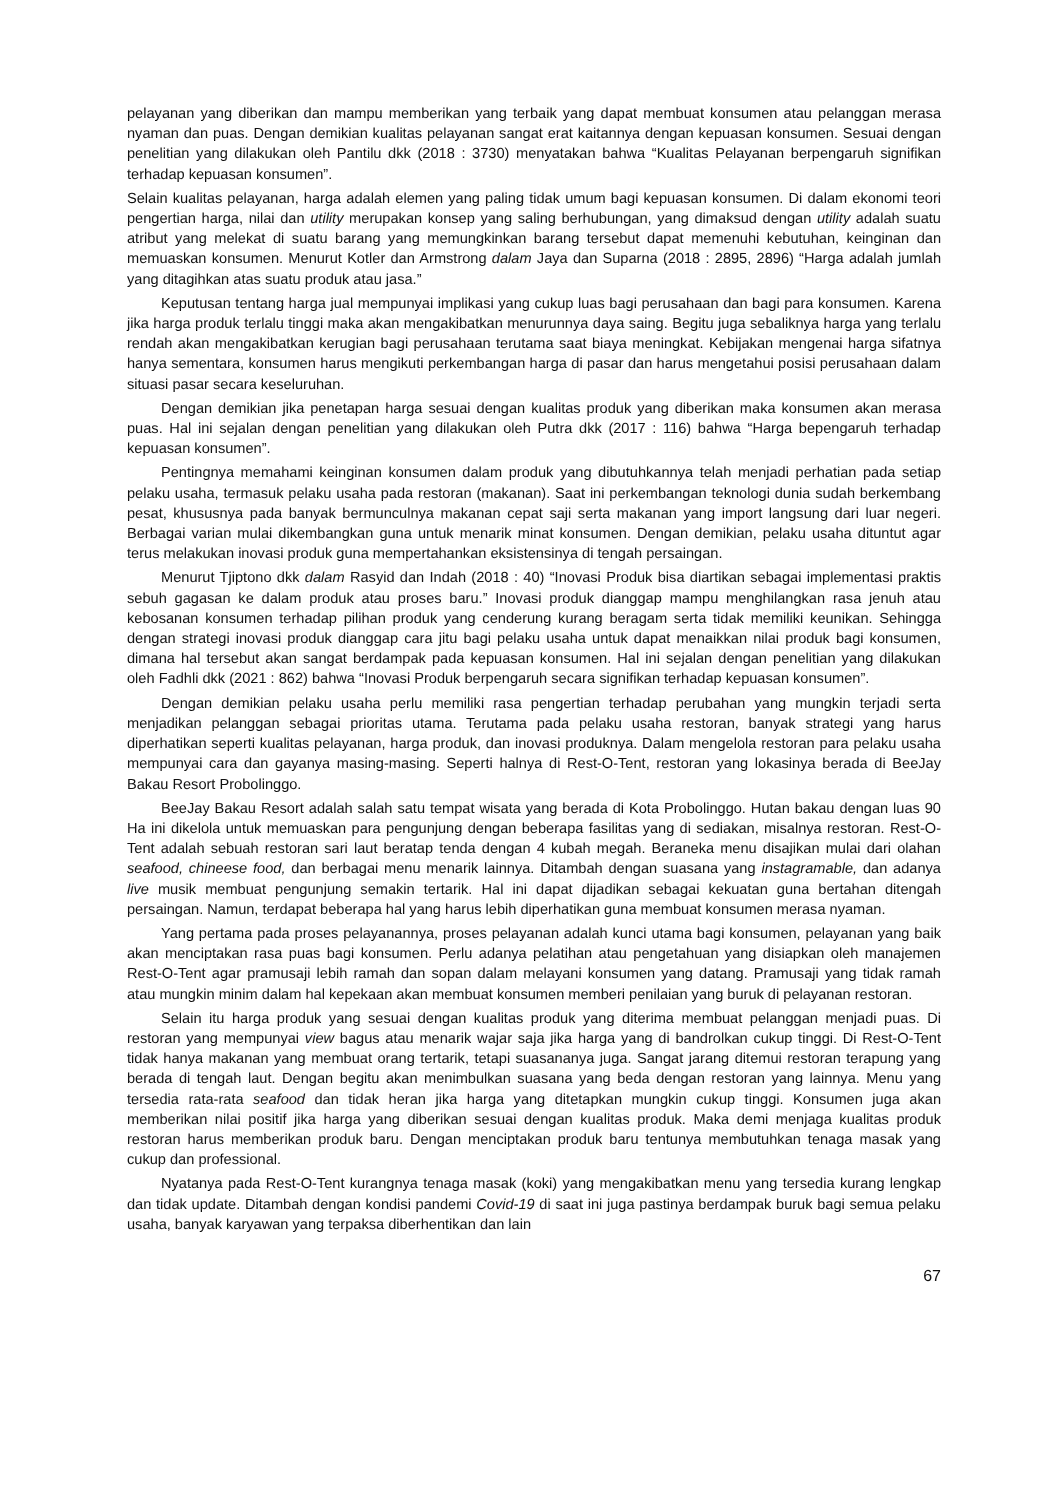pelayanan yang diberikan dan mampu memberikan yang terbaik yang dapat membuat konsumen atau pelanggan merasa nyaman dan puas. Dengan demikian kualitas pelayanan sangat erat kaitannya dengan kepuasan konsumen. Sesuai dengan penelitian yang dilakukan oleh Pantilu dkk (2018 : 3730) menyatakan bahwa “Kualitas Pelayanan berpengaruh signifikan terhadap kepuasan konsumen”.
Selain kualitas pelayanan, harga adalah elemen yang paling tidak umum bagi kepuasan konsumen. Di dalam ekonomi teori pengertian harga, nilai dan utility merupakan konsep yang saling berhubungan, yang dimaksud dengan utility adalah suatu atribut yang melekat di suatu barang yang memungkinkan barang tersebut dapat memenuhi kebutuhan, keinginan dan memuaskan konsumen. Menurut Kotler dan Armstrong dalam Jaya dan Suparna (2018 : 2895, 2896) “Harga adalah jumlah yang ditagihkan atas suatu produk atau jasa.”
Keputusan tentang harga jual mempunyai implikasi yang cukup luas bagi perusahaan dan bagi para konsumen. Karena jika harga produk terlalu tinggi maka akan mengakibatkan menurunnya daya saing. Begitu juga sebaliknya harga yang terlalu rendah akan mengakibatkan kerugian bagi perusahaan terutama saat biaya meningkat. Kebijakan mengenai harga sifatnya hanya sementara, konsumen harus mengikuti perkembangan harga di pasar dan harus mengetahui posisi perusahaan dalam situasi pasar secara keseluruhan.
Dengan demikian jika penetapan harga sesuai dengan kualitas produk yang diberikan maka konsumen akan merasa puas. Hal ini sejalan dengan penelitian yang dilakukan oleh Putra dkk (2017 : 116) bahwa “Harga bepengaruh terhadap kepuasan konsumen”.
Pentingnya memahami keinginan konsumen dalam produk yang dibutuhkannya telah menjadi perhatian pada setiap pelaku usaha, termasuk pelaku usaha pada restoran (makanan). Saat ini perkembangan teknologi dunia sudah berkembang pesat, khususnya pada banyak bermunculnya makanan cepat saji serta makanan yang import langsung dari luar negeri. Berbagai varian mulai dikembangkan guna untuk menarik minat konsumen. Dengan demikian, pelaku usaha dituntut agar terus melakukan inovasi produk guna mempertahankan eksistensinya di tengah persaingan.
Menurut Tjiptono dkk dalam Rasyid dan Indah (2018 : 40) “Inovasi Produk bisa diartikan sebagai implementasi praktis sebuh gagasan ke dalam produk atau proses baru.” Inovasi produk dianggap mampu menghilangkan rasa jenuh atau kebosanan konsumen terhadap pilihan produk yang cenderung kurang beragam serta tidak memiliki keunikan. Sehingga dengan strategi inovasi produk dianggap cara jitu bagi pelaku usaha untuk dapat menaikkan nilai produk bagi konsumen, dimana hal tersebut akan sangat berdampak pada kepuasan konsumen. Hal ini sejalan dengan penelitian yang dilakukan oleh Fadhli dkk (2021 : 862) bahwa “Inovasi Produk berpengaruh secara signifikan terhadap kepuasan konsumen”.
Dengan demikian pelaku usaha perlu memiliki rasa pengertian terhadap perubahan yang mungkin terjadi serta menjadikan pelanggan sebagai prioritas utama. Terutama pada pelaku usaha restoran, banyak strategi yang harus diperhatikan seperti kualitas pelayanan, harga produk, dan inovasi produknya. Dalam mengelola restoran para pelaku usaha mempunyai cara dan gayanya masing-masing. Seperti halnya di Rest-O-Tent, restoran yang lokasinya berada di BeeJay Bakau Resort Probolinggo.
BeeJay Bakau Resort adalah salah satu tempat wisata yang berada di Kota Probolinggo. Hutan bakau dengan luas 90 Ha ini dikelola untuk memuaskan para pengunjung dengan beberapa fasilitas yang di sediakan, misalnya restoran. Rest-O-Tent adalah sebuah restoran sari laut beratap tenda dengan 4 kubah megah. Beraneka menu disajikan mulai dari olahan seafood, chineese food, dan berbagai menu menarik lainnya. Ditambah dengan suasana yang instagramable, dan adanya live musik membuat pengunjung semakin tertarik. Hal ini dapat dijadikan sebagai kekuatan guna bertahan ditengah persaingan. Namun, terdapat beberapa hal yang harus lebih diperhatikan guna membuat konsumen merasa nyaman.
Yang pertama pada proses pelayanannya, proses pelayanan adalah kunci utama bagi konsumen, pelayanan yang baik akan menciptakan rasa puas bagi konsumen. Perlu adanya pelatihan atau pengetahuan yang disiapkan oleh manajemen Rest-O-Tent agar pramusaji lebih ramah dan sopan dalam melayani konsumen yang datang. Pramusaji yang tidak ramah atau mungkin minim dalam hal kepekaan akan membuat konsumen memberi penilaian yang buruk di pelayanan restoran.
Selain itu harga produk yang sesuai dengan kualitas produk yang diterima membuat pelanggan menjadi puas. Di restoran yang mempunyai view bagus atau menarik wajar saja jika harga yang di bandrolkan cukup tinggi. Di Rest-O-Tent tidak hanya makanan yang membuat orang tertarik, tetapi suasananya juga. Sangat jarang ditemui restoran terapung yang berada di tengah laut. Dengan begitu akan menimbulkan suasana yang beda dengan restoran yang lainnya. Menu yang tersedia rata-rata seafood dan tidak heran jika harga yang ditetapkan mungkin cukup tinggi. Konsumen juga akan memberikan nilai positif jika harga yang diberikan sesuai dengan kualitas produk. Maka demi menjaga kualitas produk restoran harus memberikan produk baru. Dengan menciptakan produk baru tentunya membutuhkan tenaga masak yang cukup dan professional.
Nyatanya pada Rest-O-Tent kurangnya tenaga masak (koki) yang mengakibatkan menu yang tersedia kurang lengkap dan tidak update. Ditambah dengan kondisi pandemi Covid-19 di saat ini juga pastinya berdampak buruk bagi semua pelaku usaha, banyak karyawan yang terpaksa diberhentikan dan lain
67